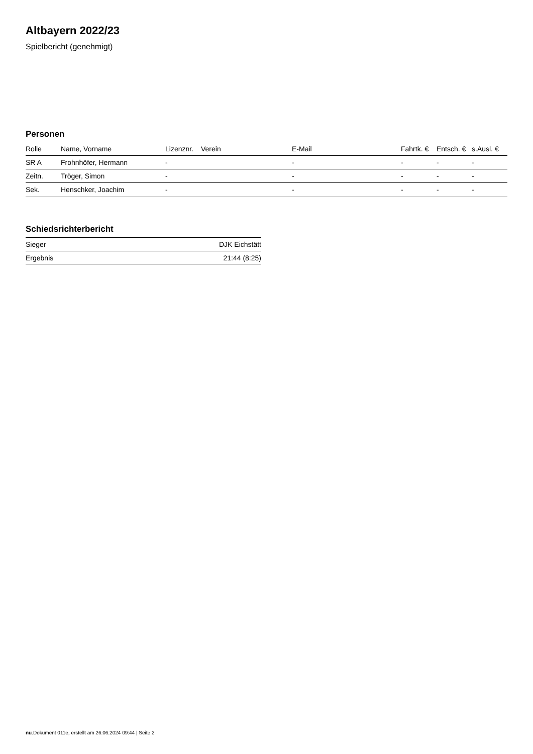Altbayern 2022/23
Spielbericht (genehmigt)
Personen
| Rolle | Name, Vorname | Lizenznr. | Verein | E-Mail | Fahrtk. € | Entsch. € | s.Ausl. € |
| --- | --- | --- | --- | --- | --- | --- | --- |
| SR A | Frohnhöfer, Hermann | - | | - | - | - | - |
| Zeitn. | Tröger, Simon | - | | - | - | - | - |
| Sek. | Henschker, Joachim | - | | - | - | - | - |
Schiedsrichterbericht
| Sieger | DJK Eichstätt |
| Ergebnis | 21:44 (8:25) |
nu.Dokument 011e, erstellt am 26.06.2024 09:44 | Seite 2